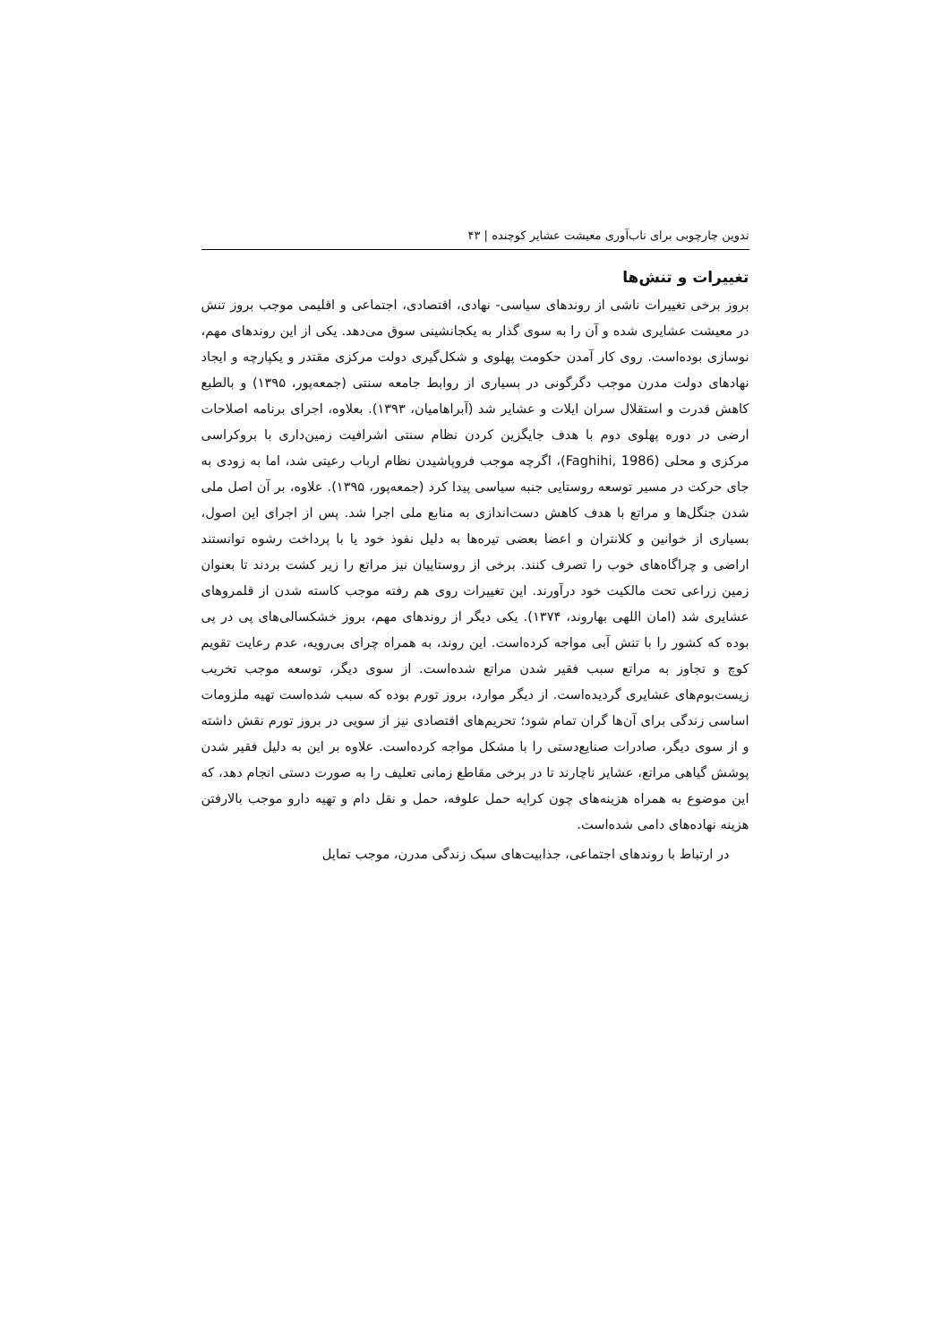تدوین چارچوبی برای تاب‌آوری معیشت عشایر کوچنده | ۴۳
تغییرات و تنش‌ها
بروز برخی تغییرات ناشی از روندهای سیاسی- نهادی، اقتصادی، اجتماعی و اقلیمی موجب بروز تنش در معیشت عشایری شده و آن را به سوی گذار به یکجانشینی سوق می‌دهد. یکی از این روندهای مهم، نوسازی بوده‌است. روی کار آمدن حکومت پهلوی و شکل‌گیری دولت مرکزی مقتدر و یکپارچه و ایجاد نهادهای دولت مدرن موجب دگرگونی در بسیاری از روابط جامعه سنتی (جمعه‌پور، ۱۳۹۵) و بالطبع کاهش قدرت و استقلال سران ایلات و عشایر شد (آبراهامیان، ۱۳۹۳). بعلاوه، اجرای برنامه اصلاحات ارضی در دوره پهلوی دوم با هدف جایگزین کردن نظام سنتی اشرافیت زمین‌داری با بروکراسی مرکزی و محلی (Faghihi, 1986)، اگرچه موجب فروپاشیدن نظام ارباب رعیتی شد، اما به زودی به جای حرکت در مسیر توسعه روستایی جنبه سیاسی پیدا کرد (جمعه‌پور، ۱۳۹۵). علاوه، بر آن اصل ملی شدن جنگل‌ها و مراتع با هدف کاهش دست‌اندازی به منابع ملی اجرا شد. پس از اجرای این اصول، بسیاری از خوانین و کلانتران و اعضا بعضی تیره‌ها به دلیل نفوذ خود یا با پرداخت رشوه توانستند اراضی و چراگاه‌های خوب را تصرف کنند. برخی از روستاییان نیز مراتع را زیر کشت بردند تا بعنوان زمین زراعی تحت مالکیت خود درآورند. این تغییرات روی هم رفته موجب کاسته شدن از قلمروهای عشایری شد (امان اللهی بهاروند، ۱۳۷۴). یکی دیگر از روندهای مهم، بروز خشکسالی‌های پی در پی بوده که کشور را با تنش آبی مواجه کرده‌است. این روند، به همراه چرای بی‌رویه، عدم رعایت تقویم کوچ و تجاوز به مراتع سبب فقیر شدن مراتع شده‌است. از سوی دیگر، توسعه موجب تخریب زیست‌بوم‌های عشایری گردیده‌است. از دیگر موارد، بروز تورم بوده که سبب شده‌است تهیه ملزومات اساسی زندگی برای آن‌ها گران تمام شود؛ تحریم‌های اقتصادی نیز از سویی در بروز تورم نقش داشته و از سوی دیگر، صادرات صنایع‌دستی را با مشکل مواجه کرده‌است. علاوه بر این به دلیل فقیر شدن پوشش گیاهی مراتع، عشایر ناچارند تا در برخی مقاطع زمانی تعلیف را به صورت دستی انجام دهد، که این موضوع به همراه هزینه‌های چون کرایه حمل علوفه، حمل و نقل دام و تهیه دارو موجب بالارفتن هزینه نهاده‌های دامی شده‌است.
در ارتباط با روندهای اجتماعی، جذابیت‌های سبک زندگی مدرن، موجب تمایل